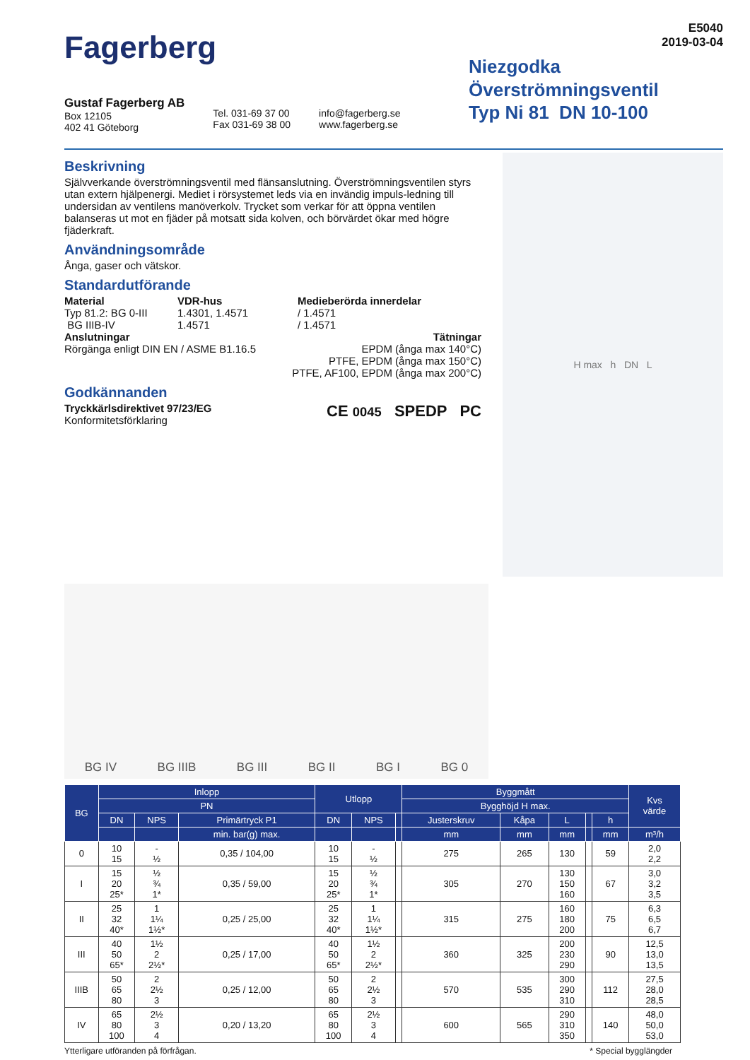Fagerberg
E5040
2019-03-04
Niezgodka
Överströmningsventil
Typ Ni 81 DN 10-100
Gustaf Fagerberg AB
Box 12105
402 41 Göteborg
Tel. 031-69 37 00
Fax 031-69 38 00
info@fagerberg.se
www.fagerberg.se
Beskrivning
Självverkande överströmningsventil med flänsanslutning. Överströmningsventilen styrs utan extern hjälpenergi. Mediet i rörsystemet leds via en invändig impuls-ledning till undersidan av ventilens manöverkolv. Trycket som verkar för att öppna ventilen balanseras ut mot en fjäder på motsatt sida kolven, och börvärdet ökar med högre fjäderkraft.
Användningsområde
Ånga, gaser och vätskor.
Standardutförande
Material VDR-hus Medieberörda innerdelar Typ 81.2: BG 0-III 1.4301, 1.4571 / 1.4571 BG IIIB-IV 1.4571 / 1.4571
Anslutningar
Rörgänga enligt DIN EN / ASME B1.16.5
Tätningar
EPDM (ånga max 140°C)
PTFE, EPDM (ånga max 150°C)
PTFE, AF100, EPDM (ånga max 200°C)
Godkännanden
Tryckkärlsdirektivet 97/23/EG
Konformitetsförklaring
CE 0045 SPEDP PC
H max h DN L
BG IV BG IIIB BG III BG II BG I BG 0
| BG | Inlopp | | | Utlopp | | | Byggmått | | | | | Kvs värde |
| --- | --- | --- | --- | --- | --- | --- | --- | --- | --- | --- | --- | --- |
| | PN | | | | | | Bygghöjd H max. | | | | | |
| | DN | NPS | Primärtryck P1 | DN | NPS | | Justerskruv | Kåpa | L | | h | |
| | | | min. bar(g) max. | | | | mm | mm | mm | | mm | m³/h |
| 0 | 10 15 | - ½ | 0,35 / 104,00 | 10 15 | - ½ | | 275 | 265 | 130 | | 59 | 2,0 2,2 |
| I | 15 20 25* | ½ ¾ 1* | 0,35 / 59,00 | 15 20 25* | ½ ¾ 1* | | 305 | 270 | 130 150 160 | | 67 | 3,0 3,2 3,5 |
| II | 25 32 40* | 1 1¼ 1½* | 0,25 / 25,00 | 25 32 40* | 1 1¼ 1½* | | 315 | 275 | 160 180 200 | | 75 | 6,3 6,5 6,7 |
| III | 40 50 65* | 1½ 2 2½* | 0,25 / 17,00 | 40 50 65* | 1½ 2 2½* | | 360 | 325 | 200 230 290 | | 90 | 12,5 13,0 13,5 |
| IIIB | 50 65 80 | 2 2½ 3 | 0,25 / 12,00 | 50 65 80 | 2 2½ 3 | | 570 | 535 | 300 290 310 | | 112 | 27,5 28,0 28,5 |
| IV | 65 80 100 | 2½ 3 4 | 0,20 / 13,20 | 65 80 100 | 2½ 3 4 | | 600 | 565 | 290 310 350 | | 140 | 48,0 50,0 53,0 |
Ytterligare utföranden på förfrågan. * Special bygglängder